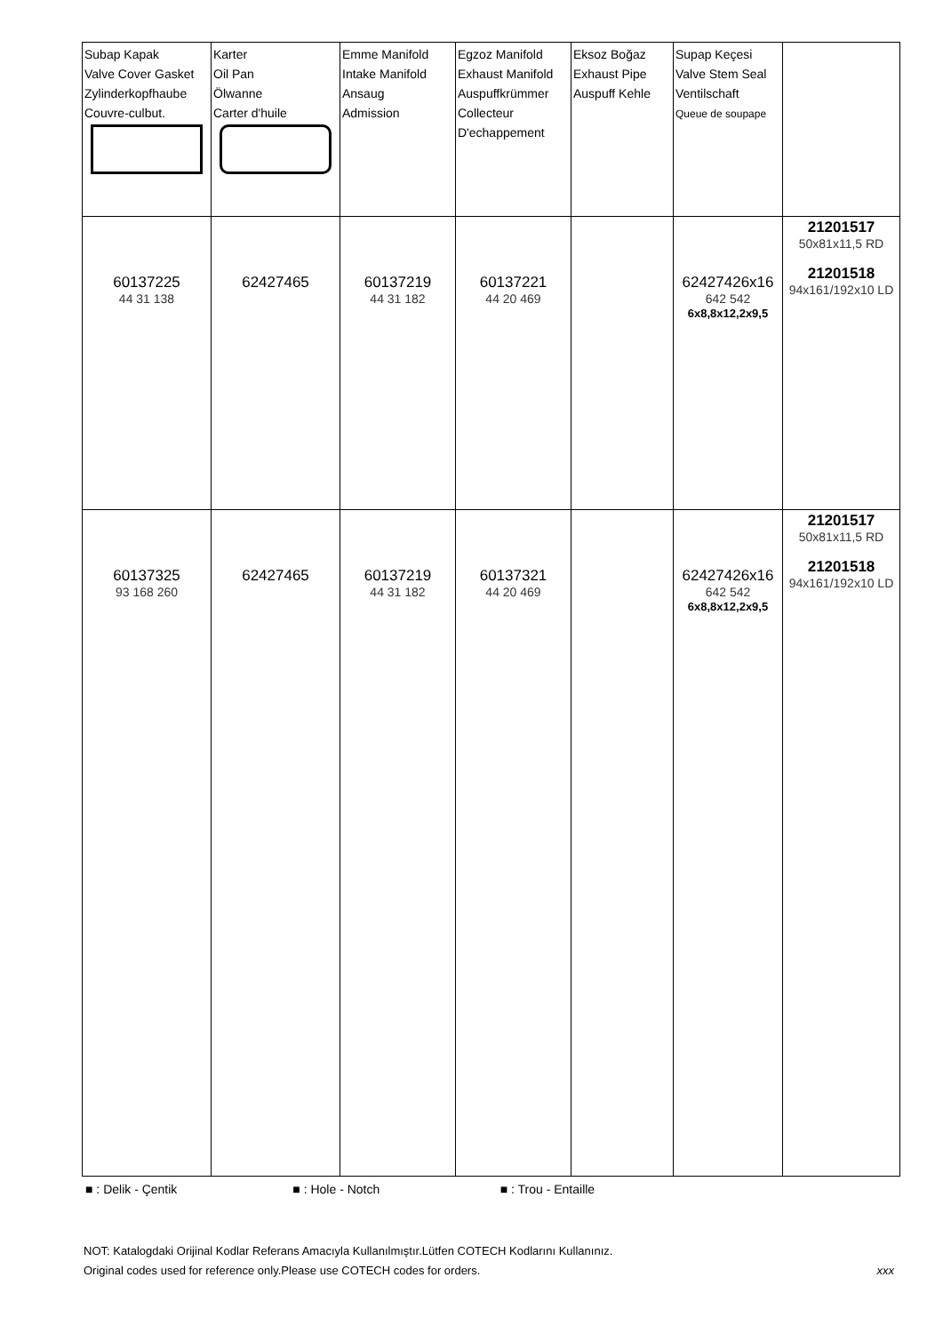| Subap Kapak Valve Cover Gasket Zylinderkopfhaube Couvre-culbut. | Karter Oil Pan Ölwanne Carter d'huile | Emme Manifold Intake Manifold Ansaug Admission | Egzoz Manifold Exhaust Manifold Auspuffkrümmer Collecteur D'echappement | Eksoz Boğaz Exhaust Pipe Auspuff Kehle | Supap Keçesi Valve Stem Seal Ventilschaft Queue de soupape | |
| 60137225 44 31 138 | 62427465 | 60137219 44 31 182 | 60137221 44 20 469 | | 62427426x16 642 542 6x8,8x12,2x9,5 | 21201517 50x81x11,5 RD 21201518 94x161/192x10 LD |
| 60137325 93 168 260 | 62427465 | 60137219 44 31 182 | 60137321 44 20 469 | | 62427426x16 642 542 6x8,8x12,2x9,5 | 21201517 50x81x11,5 RD 21201518 94x161/192x10 LD |
■ : Delik - Çentik ■ : Hole - Notch ■ : Trou - Entaille
NOT: Katalogdaki Orijinal Kodlar Referans Amacıyla Kullanılmıştır.Lütfen COTECH Kodlarını Kullanınız.
Original codes used for reference only.Please use COTECH codes for orders. xxx